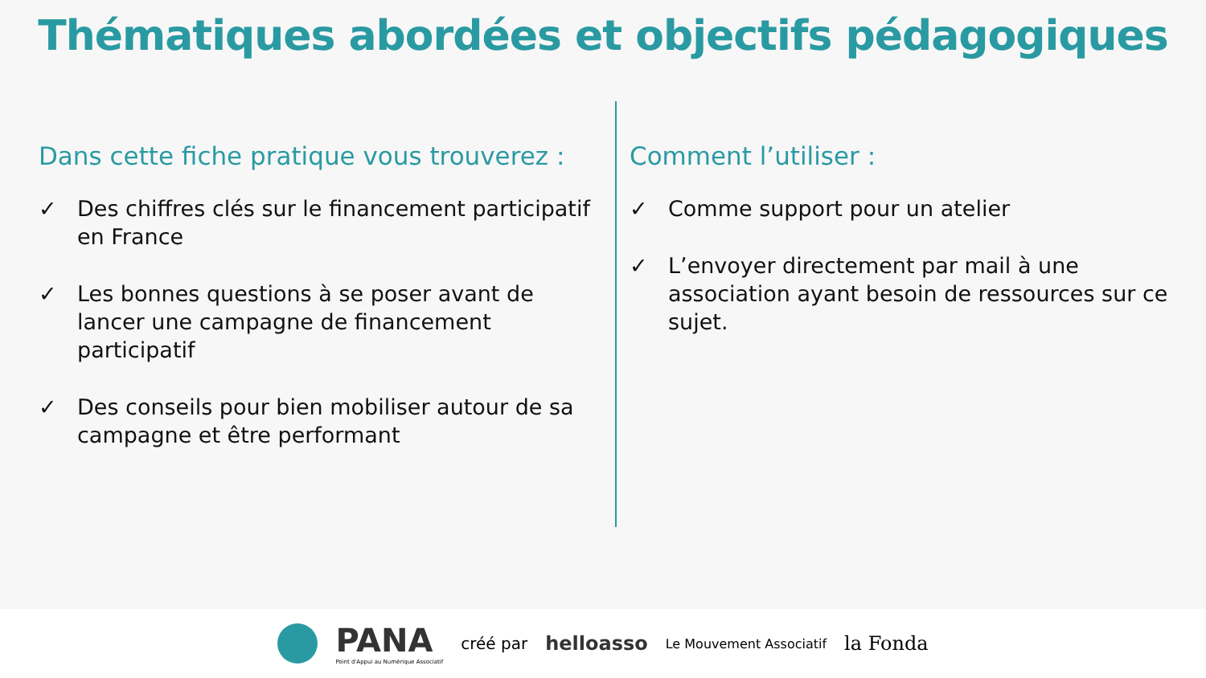Thématiques abordées et objectifs pédagogiques
Dans cette fiche pratique vous trouverez :
✓ Des chiffres clés sur le financement participatif en France
✓ Les bonnes questions à se poser avant de lancer une campagne de financement participatif
✓ Des conseils pour bien mobiliser autour de sa campagne et être performant
Comment l’utiliser :
✓ Comme support pour un atelier
✓ L’envoyer directement par mail à une association ayant besoin de ressources sur ce sujet.
PANA
Point d'Appui au Numérique Associatif
créé par helloasso Le Mouvement Associatif la Fonda